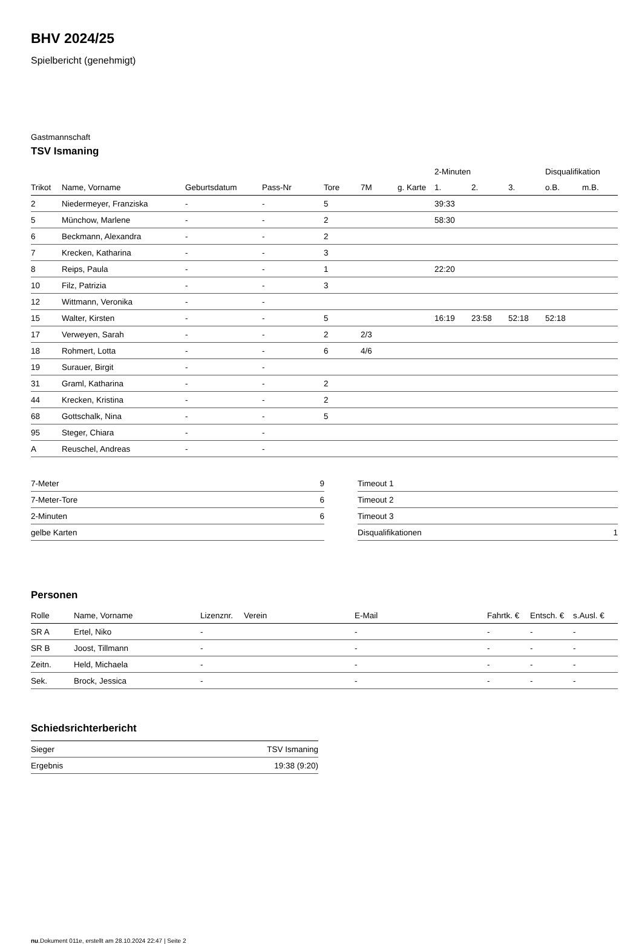BHV 2024/25
Spielbericht (genehmigt)
Gastmannschaft
TSV Ismaning
| | | | | | | | 2-Minuten | | | Disqualifikation | |
| --- | --- | --- | --- | --- | --- | --- | --- | --- | --- | --- | --- |
| Trikot | Name, Vorname | Geburtsdatum | Pass-Nr | Tore | 7M | g. Karte | 1. | 2. | 3. | o.B. | m.B. |
| 2 | Niedermeyer, Franziska | - | - | 5 | | | 39:33 | | | | |
| 5 | Münchow, Marlene | - | - | 2 | | | 58:30 | | | | |
| 6 | Beckmann, Alexandra | - | - | 2 | | | | | | | |
| 7 | Krecken, Katharina | - | - | 3 | | | | | | | |
| 8 | Reips, Paula | - | - | 1 | | | 22:20 | | | | |
| 10 | Filz, Patrizia | - | - | 3 | | | | | | | |
| 12 | Wittmann, Veronika | - | - | | | | | | | | |
| 15 | Walter, Kirsten | - | - | 5 | | | 16:19 | 23:58 | 52:18 | 52:18 | |
| 17 | Verweyen, Sarah | - | - | 2 | 2/3 | | | | | | |
| 18 | Rohmert, Lotta | - | - | 6 | 4/6 | | | | | | |
| 19 | Surauer, Birgit | - | - | | | | | | | | |
| 31 | Graml, Katharina | - | - | 2 | | | | | | | |
| 44 | Krecken, Kristina | - | - | 2 | | | | | | | |
| 68 | Gottschalk, Nina | - | - | 5 | | | | | | | |
| 95 | Steger, Chiara | - | - | | | | | | | | |
| A | Reuschel, Andreas | - | - | | | | | | | | |
| 7-Meter | 9 |
| 7-Meter-Tore | 6 |
| 2-Minuten | 6 |
| gelbe Karten | |
| Timeout 1 | |
| Timeout 2 | |
| Timeout 3 | |
| Disqualifikationen | 1 |
Personen
| Rolle | Name, Vorname | Lizenznr. | Verein | E-Mail | Fahrtk. € | Entsch. € | s.Ausl. € |
| --- | --- | --- | --- | --- | --- | --- | --- |
| SR A | Ertel, Niko | - | | - | - | - | - |
| SR B | Joost, Tillmann | - | | - | - | - | - |
| Zeitn. | Held, Michaela | - | | - | - | - | - |
| Sek. | Brock, Jessica | - | | - | - | - | - |
Schiedsrichterbericht
| Sieger | TSV Ismaning |
| Ergebnis | 19:38 (9:20) |
nu.Dokument 011e, erstellt am 28.10.2024 22:47 | Seite 2